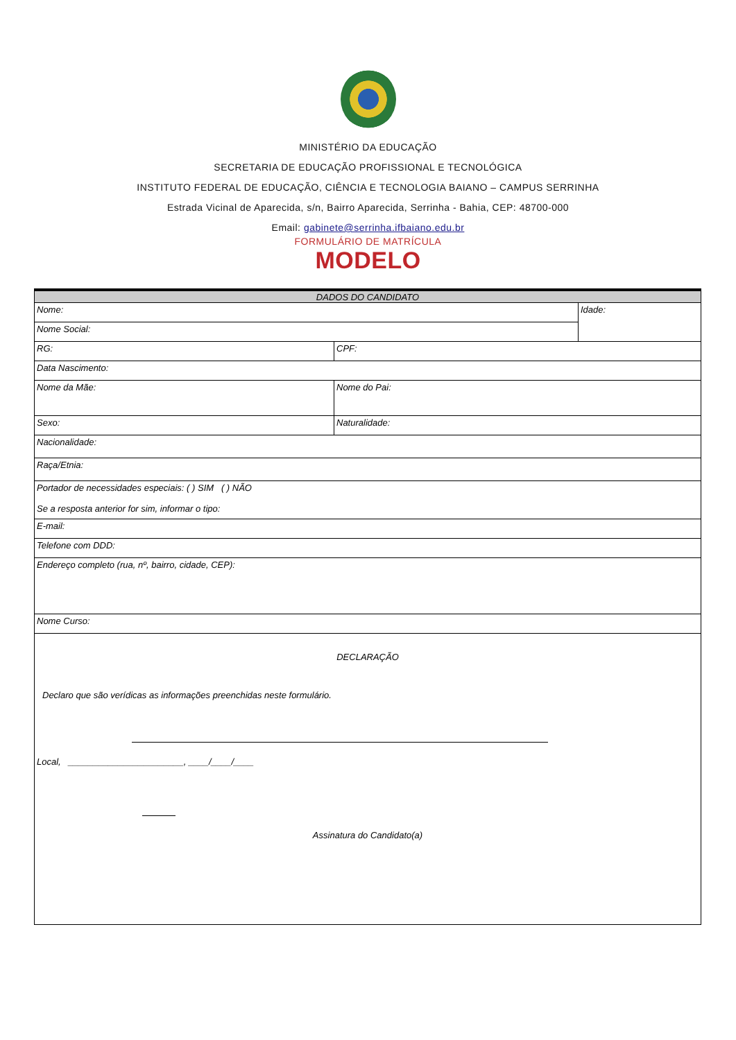MINISTÉRIO DA EDUCAÇÃO
SECRETARIA DE EDUCAÇÃO PROFISSIONAL E TECNOLÓGICA
INSTITUTO FEDERAL DE EDUCAÇÃO, CIÊNCIA E TECNOLOGIA BAIANO – CAMPUS SERRINHA
Estrada Vicinal de Aparecida, s/n, Bairro Aparecida, Serrinha - Bahia, CEP: 48700-000
Email: gabinete@serrinha.ifbaiano.edu.br
FORMULÁRIO DE MATRÍCULA
MODELO
| DADOS DO CANDIDATO | | |
| --- | --- | --- |
| Nome: | | Idade: |
| Nome Social: | | |
| RG: | CPF: | |
| Data Nascimento: | | |
| Nome da Mãe: | Nome do Pai: | |
| Sexo: | Naturalidade: | |
| Nacionalidade: | | |
| Raça/Etnia: | | |
| Portador de necessidades especiais: ( ) SIM ( ) NÃO Se a resposta anterior for sim, informar o tipo: | | |
| E-mail: | | |
| Telefone com DDD: | | |
| Endereço completo (rua, nº, bairro, cidade, CEP): | | |
| Nome Curso: | | |
| DECLARAÇÃO Declaro que são verídicas as informações preenchidas neste formulário. Local, _______________________, ____/____/____ Assinatura do Candidato(a) | | |